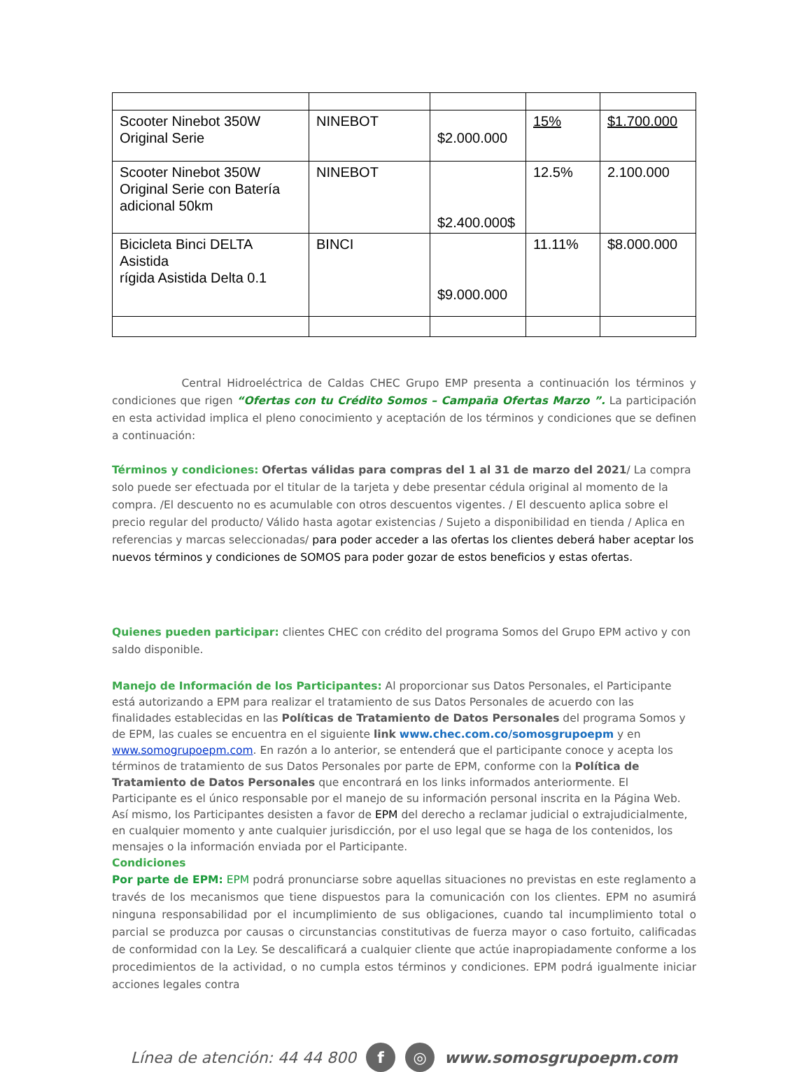| Scooter Ninebot 350W Original Serie | NINEBOT | $2.000.000 | 15% | $1.700.000 |
| Scooter Ninebot 350W Original Serie con Batería adicional 50km | NINEBOT | $2.400.000$ | 12.5% | 2.100.000 |
| Bicicleta Binci DELTA Asistida rígida Asistida Delta 0.1 | BINCI | $9.000.000 | 11.11% | $8.000.000 |
Central Hidroeléctrica de Caldas CHEC Grupo EMP presenta a continuación los términos y condiciones que rigen “Ofertas con tu Crédito Somos – Campaña Ofertas Marzo ”. La participación en esta actividad implica el pleno conocimiento y aceptación de los términos y condiciones que se definen a continuación:
Términos y condiciones: Ofertas válidas para compras del 1 al 31 de marzo del 2021/ La compra solo puede ser efectuada por el titular de la tarjeta y debe presentar cédula original al momento de la compra. /El descuento no es acumulable con otros descuentos vigentes. / El descuento aplica sobre el precio regular del producto/ Válido hasta agotar existencias / Sujeto a disponibilidad en tienda / Aplica en referencias y marcas seleccionadas/ para poder acceder a las ofertas los clientes deberá haber aceptar los nuevos términos y condiciones de SOMOS para poder gozar de estos beneficios y estas ofertas.
Quienes pueden participar: clientes CHEC con crédito del programa Somos del Grupo EPM activo y con saldo disponible.
Manejo de Información de los Participantes: Al proporcionar sus Datos Personales, el Participante está autorizando a EPM para realizar el tratamiento de sus Datos Personales de acuerdo con las finalidades establecidas en las Políticas de Tratamiento de Datos Personales del programa Somos y de EPM, las cuales se encuentra en el siguiente link www.chec.com.co/somosgrupoepm y en www.somogrupoepm.com. En razón a lo anterior, se entenderá que el participante conoce y acepta los términos de tratamiento de sus Datos Personales por parte de EPM, conforme con la Política de Tratamiento de Datos Personales que encontrará en los links informados anteriormente. El Participante es el único responsable por el manejo de su información personal inscrita en la Página Web. Así mismo, los Participantes desisten a favor de EPM del derecho a reclamar judicial o extrajudicialmente, en cualquier momento y ante cualquier jurisdicción, por el uso legal que se haga de los contenidos, los mensajes o la información enviada por el Participante.
Condiciones
Por parte de EPM: EPM podrá pronunciarse sobre aquellas situaciones no previstas en este reglamento a través de los mecanismos que tiene dispuestos para la comunicación con los clientes. EPM no asumirá ninguna responsabilidad por el incumplimiento de sus obligaciones, cuando tal incumplimiento total o parcial se produzca por causas o circunstancias constitutivas de fuerza mayor o caso fortuito, calificadas de conformidad con la Ley. Se descalificará a cualquier cliente que actúe inapropiadamente conforme a los procedimientos de la actividad, o no cumpla estos términos y condiciones. EPM podrá igualmente iniciar acciones legales contra
Línea de atención: 44 44 800 f ◎ www.somosgrupoepm.com